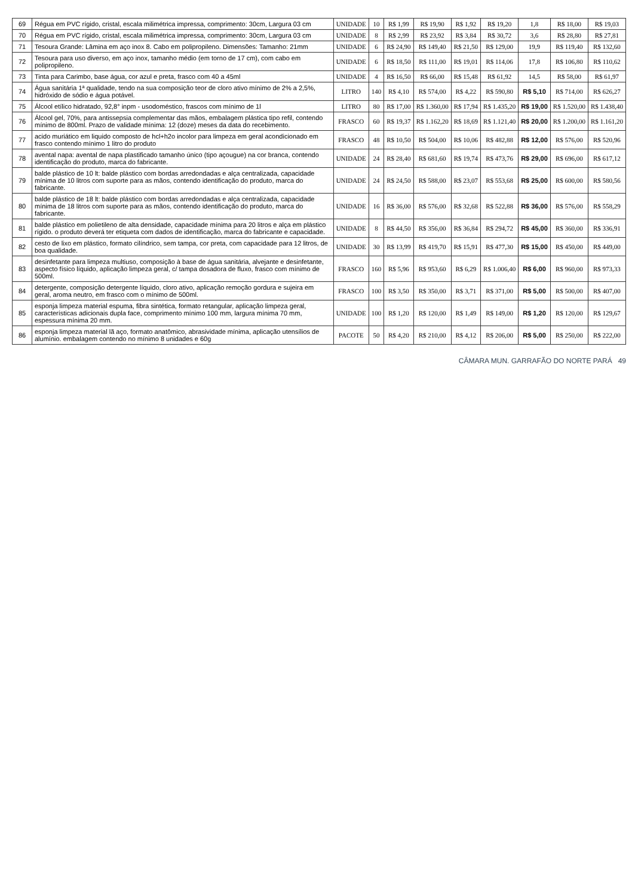| 69 | Régua em PVC rígido, cristal, escala milimétrica impressa, comprimento: 30cm, Largura 03 cm | UNIDADE | 10 | R$ 1,99 | R$ 19,90 | R$ 1,92 | R$ 19,20 | 1,8 | R$ 18,00 | R$ 19,03 |
| 70 | Régua em PVC rígido, cristal, escala milimétrica impressa, comprimento: 30cm, Largura 03 cm | UNIDADE | 8 | R$ 2,99 | R$ 23,92 | R$ 3,84 | R$ 30,72 | 3,6 | R$ 28,80 | R$ 27,81 |
| 71 | Tesoura Grande: Lâmina em aço inox 8. Cabo em polipropileno. Dimensões: Tamanho: 21mm | UNIDADE | 6 | R$ 24,90 | R$ 149,40 | R$ 21,50 | R$ 129,00 | 19,9 | R$ 119,40 | R$ 132,60 |
| 72 | Tesoura para uso diverso, em aço inox, tamanho médio (em torno de 17 cm), com cabo em polipropileno. | UNIDADE | 6 | R$ 18,50 | R$ 111,00 | R$ 19,01 | R$ 114,06 | 17,8 | R$ 106,80 | R$ 110,62 |
| 73 | Tinta para Carimbo, base água, cor azul e preta, frasco com 40 a 45ml | UNIDADE | 4 | R$ 16,50 | R$ 66,00 | R$ 15,48 | R$ 61,92 | 14,5 | R$ 58,00 | R$ 61,97 |
| 74 | Água sanitária 1ª qualidade, tendo na sua composição teor de cloro ativo mínimo de 2% a 2,5%, hidróxido de sódio e água potável. | LITRO | 140 | R$ 4,10 | R$ 574,00 | R$ 4,22 | R$ 590,80 | R$ 5,10 | R$ 714,00 | R$ 626,27 |
| 75 | Álcool etílico hidratado, 92,8° inpm - usodoméstico, frascos com mínimo de 1l | LITRO | 80 | R$ 17,00 | R$ 1.360,00 | R$ 17,94 | R$ 1.435,20 | R$ 19,00 | R$ 1.520,00 | R$ 1.438,40 |
| 76 | Álcool gel, 70%, para antissepsia complementar das mãos, embalagem plástica tipo refil, contendo mínimo de 800ml. Prazo de validade mínima: 12 (doze) meses da data do recebimento. | FRASCO | 60 | R$ 19,37 | R$ 1.162,20 | R$ 18,69 | R$ 1.121,40 | R$ 20,00 | R$ 1.200,00 | R$ 1.161,20 |
| 77 | acido muriático em liquido composto de hcl+h2o incolor para limpeza em geral acondicionado em frasco contendo mínimo 1 litro do produto | FRASCO | 48 | R$ 10,50 | R$ 504,00 | R$ 10,06 | R$ 482,88 | R$ 12,00 | R$ 576,00 | R$ 520,96 |
| 78 | avental napa: avental de napa plastificado tamanho único (tipo açougue) na cor branca, contendo identificação do produto, marca do fabricante. | UNIDADE | 24 | R$ 28,40 | R$ 681,60 | R$ 19,74 | R$ 473,76 | R$ 29,00 | R$ 696,00 | R$ 617,12 |
| 79 | balde plástico de 10 lt: balde plástico com bordas arredondadas e alça centralizada, capacidade mínima de 10 litros com suporte para as mãos, contendo identificação do produto, marca do fabricante. | UNIDADE | 24 | R$ 24,50 | R$ 588,00 | R$ 23,07 | R$ 553,68 | R$ 25,00 | R$ 600,00 | R$ 580,56 |
| 80 | balde plástico de 18 lt: balde plástico com bordas arredondadas e alça centralizada, capacidade mínima de 18 litros com suporte para as mãos, contendo identificação do produto, marca do fabricante. | UNIDADE | 16 | R$ 36,00 | R$ 576,00 | R$ 32,68 | R$ 522,88 | R$ 36,00 | R$ 576,00 | R$ 558,29 |
| 81 | balde plástico em polietileno de alta densidade, capacidade mínima para 20 litros e alça em plástico rígido. o produto deverá ter etiqueta com dados de identificação, marca do fabricante e capacidade. | UNIDADE | 8 | R$ 44,50 | R$ 356,00 | R$ 36,84 | R$ 294,72 | R$ 45,00 | R$ 360,00 | R$ 336,91 |
| 82 | cesto de lixo em plástico, formato cilíndrico, sem tampa, cor preta, com capacidade para 12 litros, de boa qualidade. | UNIDADE | 30 | R$ 13,99 | R$ 419,70 | R$ 15,91 | R$ 477,30 | R$ 15,00 | R$ 450,00 | R$ 449,00 |
| 83 | desinfetante para limpeza multiuso, composição à base de água sanitária, alvejante e desinfetante, aspecto físico líquido, aplicação limpeza geral, c/ tampa dosadora de fluxo, frasco com mínimo de 500ml. | FRASCO | 160 | R$ 5,96 | R$ 953,60 | R$ 6,29 | R$ 1.006,40 | R$ 6,00 | R$ 960,00 | R$ 973,33 |
| 84 | detergente, composição detergente líquido, cloro ativo, aplicação remoção gordura e sujeira em geral, aroma neutro, em frasco com o mínimo de 500ml. | FRASCO | 100 | R$ 3,50 | R$ 350,00 | R$ 3,71 | R$ 371,00 | R$ 5,00 | R$ 500,00 | R$ 407,00 |
| 85 | esponja limpeza material espuma, fibra sintética, formato retangular, aplicação limpeza geral, características adicionais dupla face, comprimento mínimo 100 mm, largura mínima 70 mm, espessura mínima 20 mm. | UNIDADE | 100 | R$ 1,20 | R$ 120,00 | R$ 1,49 | R$ 149,00 | R$ 1,20 | R$ 120,00 | R$ 129,67 |
| 86 | esponja limpeza material lã aço, formato anatômico, abrasividade mínima, aplicação utensílios de alumínio. embalagem contendo no mínimo 8 unidades e 60g | PACOTE | 50 | R$ 4,20 | R$ 210,00 | R$ 4,12 | R$ 206,00 | R$ 5,00 | R$ 250,00 | R$ 222,00 |
CÂMARA MUN. GARRAFÃO DO NORTE PARÁ 49